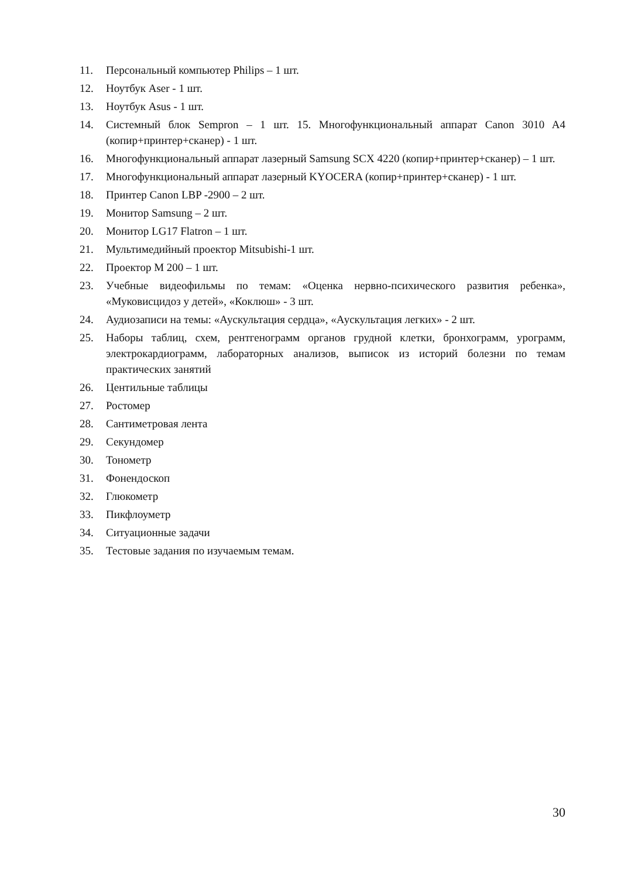11. Персональный компьютер Philips – 1 шт.
12. Ноутбук Aser - 1 шт.
13. Ноутбук Asus - 1 шт.
14. Системный блок Sempron – 1 шт. 15. Многофункциональный аппарат Canon 3010 A4 (копир+принтер+сканер) - 1 шт.
16. Многофункциональный аппарат лазерный Samsung SCX 4220 (копир+принтер+сканер) – 1 шт.
17. Многофункциональный аппарат лазерный KYOCERA (копир+принтер+сканер) - 1 шт.
18. Принтер Canon LBP -2900 – 2 шт.
19. Монитор Samsung – 2 шт.
20. Монитор LG17 Flatron – 1 шт.
21. Мультимедийный проектор Mitsubishi-1 шт.
22. Проектор M 200 – 1 шт.
23. Учебные видеофильмы по темам: «Оценка нервно-психического развития ребенка», «Муковисцидоз у детей», «Коклюш» - 3 шт.
24. Аудиозаписи на темы: «Аускультация сердца», «Аускультация легких» - 2 шт.
25. Наборы таблиц, схем, рентгенограмм органов грудной клетки, бронхограмм, урограмм, электрокардиограмм, лабораторных анализов, выписок из историй болезни по темам практических занятий
26. Центильные таблицы
27. Ростомер
28. Сантиметровая лента
29. Секундомер
30. Тонометр
31. Фонендоскоп
32. Глюкометр
33. Пикфлоуметр
34. Ситуационные задачи
35. Тестовые задания по изучаемым темам.
30